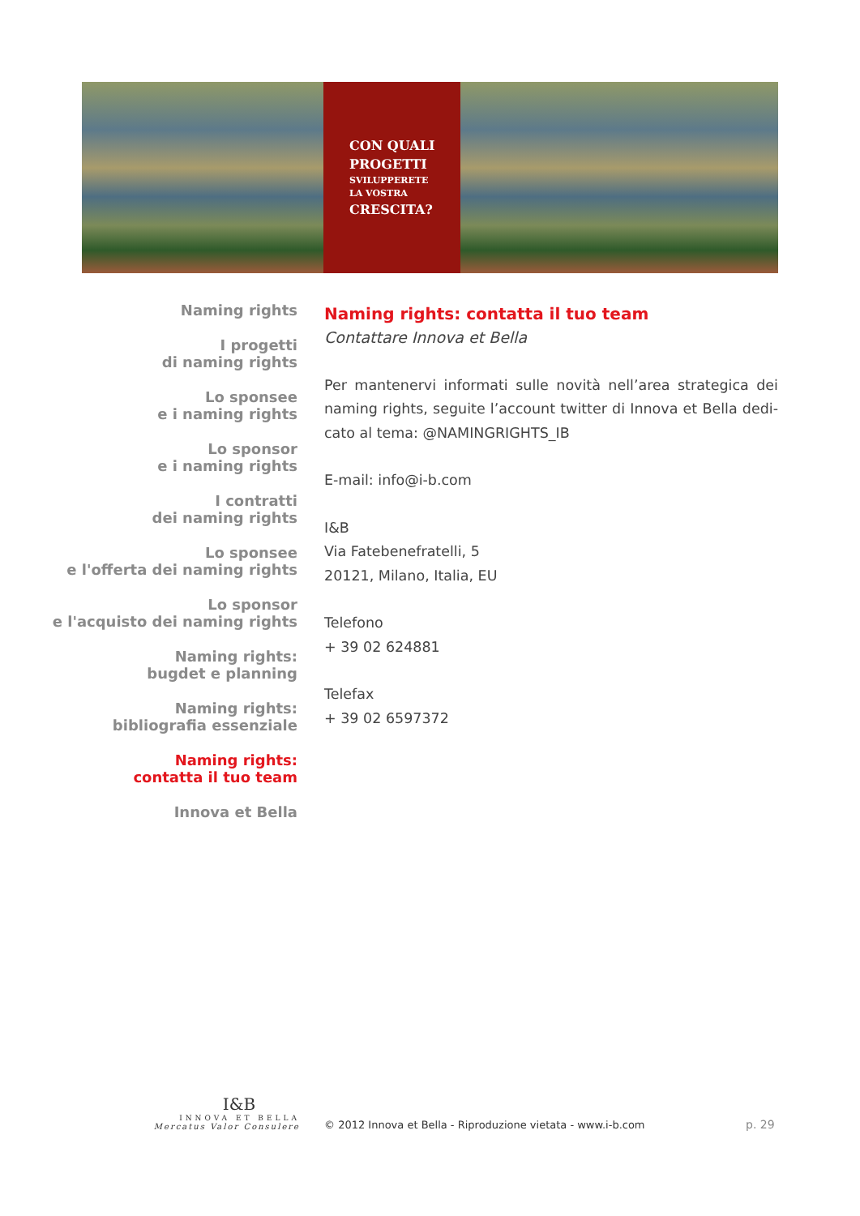CON QUALI
PROGETTI
SVILUPPERETE
LA VOSTRA
CRESCITA?
Naming rights
I progetti
di naming rights
Lo sponsee
e i naming rights
Lo sponsor
e i naming rights
I contratti
dei naming rights
Lo sponsee
e l'offerta dei naming rights
Lo sponsor
e l'acquisto dei naming rights
Naming rights:
bugdet e planning
Naming rights:
bibliografia essenziale
Naming rights:
contatta il tuo team
Innova et Bella
Naming rights: contatta il tuo team
Contattare Innova et Bella
Per mantenervi informati sulle novità nell’area strategica dei naming rights, seguite l’account twitter di Innova et Bella dedi-cato al tema: @NAMINGRIGHTS_IB
E-mail: info@i-b.com
I&B
Via Fatebenefratelli, 5
20121, Milano, Italia, EU
Telefono
+ 39 02 624881
Telefax
+ 39 02 6597372
I&B
INNOVA ET BELLA
Mercatus Valor Consulere
© 2012 Innova et Bella - Riproduzione vietata - www.i-b.com
p. 29